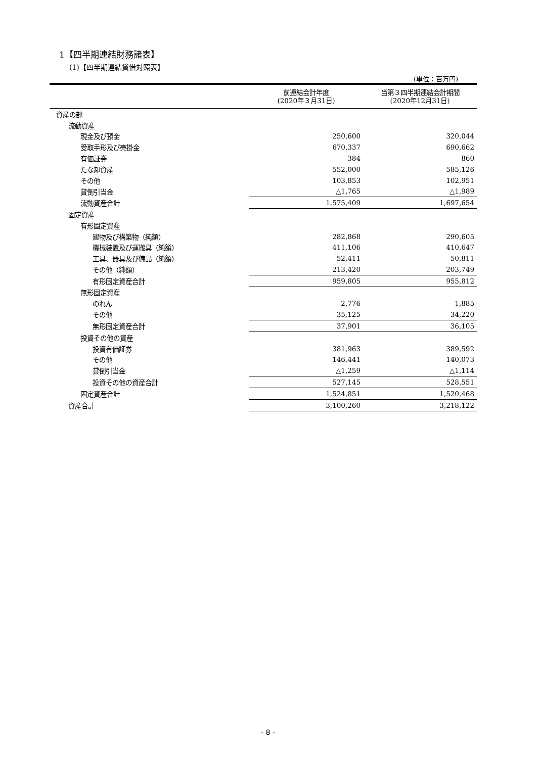1【四半期連結財務諸表】
(1)【四半期連結貸借対照表】
(単位：百万円)
| | 前連結会計年度 (2020年３月31日) | 当第３四半期連結会計期間 (2020年12月31日) |
| --- | --- | --- |
| 資産の部 | | |
| 流動資産 | | |
| 現金及び預金 | 250,600 | 320,044 |
| 受取手形及び売掛金 | 670,337 | 690,662 |
| 有価証券 | 384 | 860 |
| たな卸資産 | 552,000 | 585,126 |
| その他 | 103,853 | 102,951 |
| 貸倒引当金 | △1,765 | △1,989 |
| 流動資産合計 | 1,575,409 | 1,697,654 |
| 固定資産 | | |
| 有形固定資産 | | |
| 建物及び構築物（純額） | 282,868 | 290,605 |
| 機械装置及び運搬具（純額） | 411,106 | 410,647 |
| 工具、器具及び備品（純額） | 52,411 | 50,811 |
| その他（純額） | 213,420 | 203,749 |
| 有形固定資産合計 | 959,805 | 955,812 |
| 無形固定資産 | | |
| のれん | 2,776 | 1,885 |
| その他 | 35,125 | 34,220 |
| 無形固定資産合計 | 37,901 | 36,105 |
| 投資その他の資産 | | |
| 投資有価証券 | 381,963 | 389,592 |
| その他 | 146,441 | 140,073 |
| 貸倒引当金 | △1,259 | △1,114 |
| 投資その他の資産合計 | 527,145 | 528,551 |
| 固定資産合計 | 1,524,851 | 1,520,468 |
| 資産合計 | 3,100,260 | 3,218,122 |
- 8 -